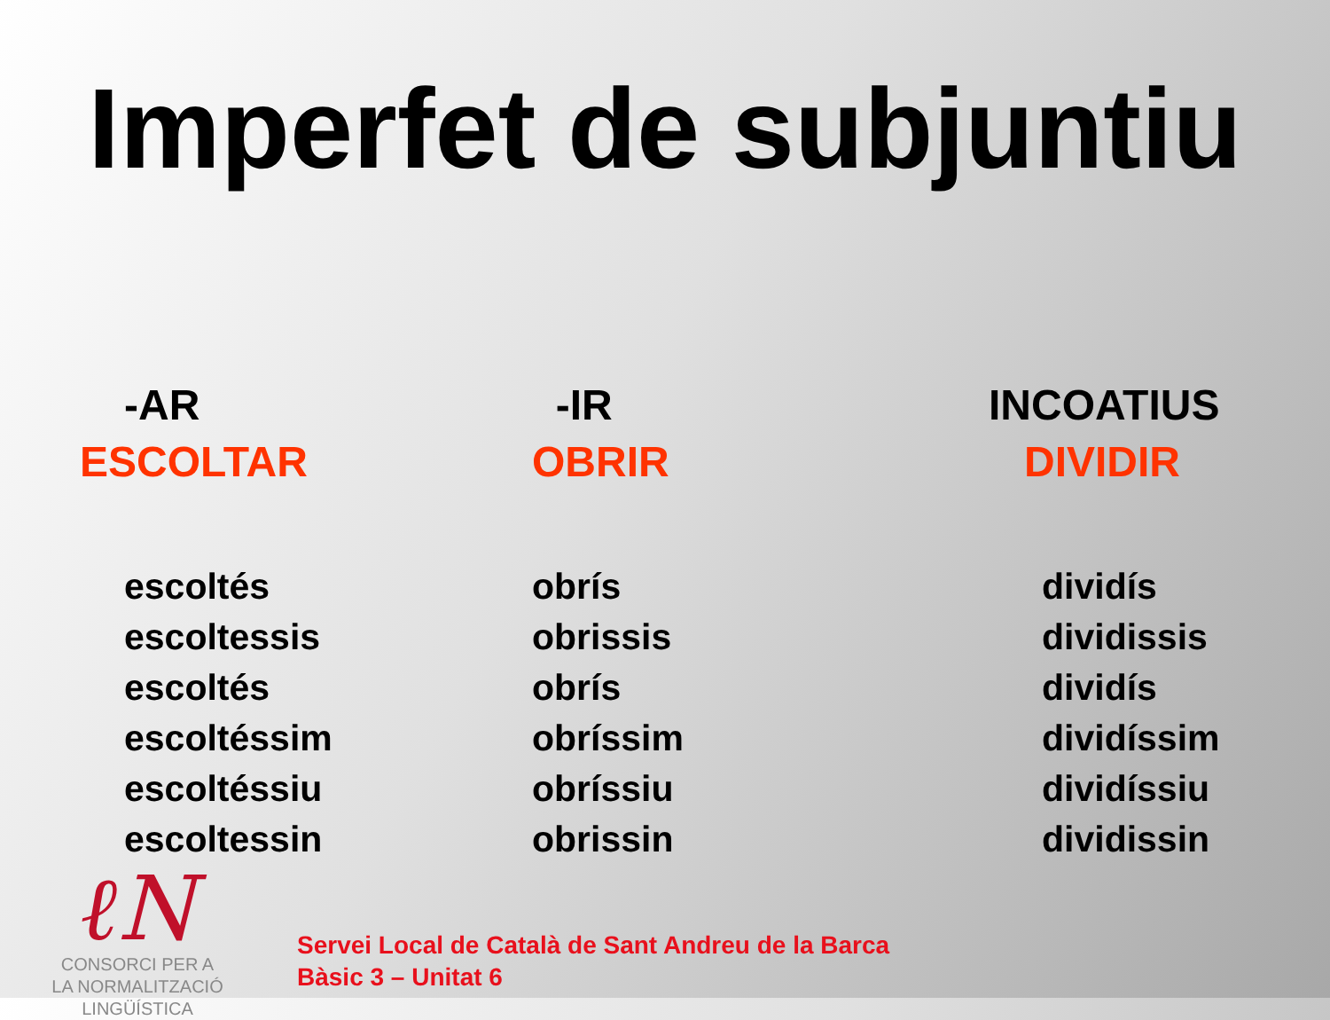Imperfet de subjuntiu
| -AR ESCOLTAR | -IR OBRIR | INCOATIUS DIVIDIR |
| --- | --- | --- |
| escoltés escoltessis escoltés escoltéssim escoltéssiu escoltessin | obrís obrissis obrís obríssim obríssiu obrissin | dividís dividissis dividís dividíssim dividíssiu dividissin |
ℓN
CONSORCI PER A
LA NORMALITZACIÓ
LINGÜÍSTICA
Servei Local de Català de Sant Andreu de la Barca
Bàsic 3 – Unitat 6